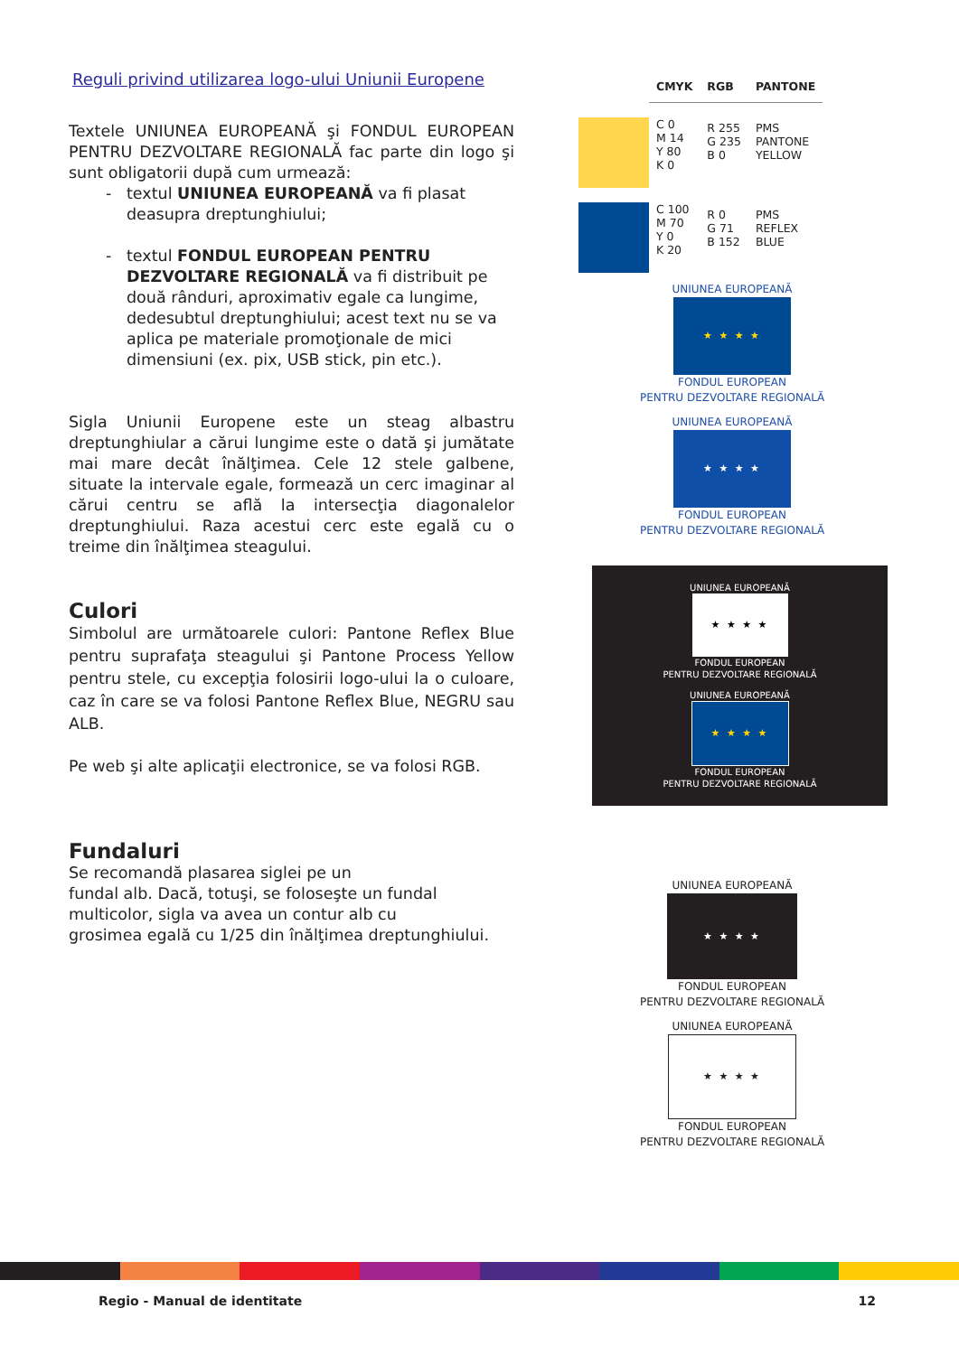Reguli privind utilizarea logo-ului Uniunii Europene
Textele UNIUNEA EUROPEANĂ şi FONDUL EUROPEAN PENTRU DEZVOLTARE REGIONALĂ fac parte din logo şi sunt obligatorii după cum urmează:
textul UNIUNEA EUROPEANĂ va fi plasat deasupra dreptunghiului;
textul FONDUL EUROPEAN PENTRU DEZVOLTARE REGIONALĂ va fi distribuit pe două rânduri, aproximativ egale ca lungime, dedesubtul dreptunghiului; acest text nu se va aplica pe materiale promoţionale de mici dimensiuni (ex. pix, USB stick, pin etc.).
Sigla Uniunii Europene este un steag albastru dreptunghiular a cărui lungime este o dată şi jumătate mai mare decât înălţimea. Cele 12 stele galbene, situate la intervale egale, formează un cerc imaginar al cărui centru se află la intersecţia diagonalelor dreptunghiului. Raza acestui cerc este egală cu o treime din înălţimea steagului.
Culori
Simbolul are următoarele culori: Pantone Reflex Blue pentru suprafaţa steagului şi Pantone Process Yellow pentru stele, cu excepţia folosirii logo-ului la o culoare, caz în care se va folosi Pantone Reflex Blue, NEGRU sau ALB.
Pe web şi alte aplicaţii electronice, se va folosi RGB.
Fundaluri
Se recomandă plasarea siglei pe un
fundal alb. Dacă, totuşi, se foloseşte un fundal
multicolor, sigla va avea un contur alb cu
grosimea egală cu 1/25 din înălţimea dreptunghiului.
| | CMYK | RGB | PANTONE |
| --- | --- | --- | --- |
| | C 0 M 14 Y 80 K 0 | R 255 G 235 B 0 | PMS PANTONE YELLOW |
| | C 100 M 70 Y 0 K 20 | R 0 G 71 B 152 | PMS REFLEX BLUE |
UNIUNEA EUROPEANĂ
★ ★ ★ ★
FONDUL EUROPEAN
PENTRU DEZVOLTARE REGIONALĂ
UNIUNEA EUROPEANĂ
★ ★ ★ ★
FONDUL EUROPEAN
PENTRU DEZVOLTARE REGIONALĂ
UNIUNEA EUROPEANĂ
★ ★ ★ ★
FONDUL EUROPEAN
PENTRU DEZVOLTARE REGIONALĂ
UNIUNEA EUROPEANĂ
★ ★ ★ ★
FONDUL EUROPEAN
PENTRU DEZVOLTARE REGIONALĂ
UNIUNEA EUROPEANĂ
★ ★ ★ ★
FONDUL EUROPEAN
PENTRU DEZVOLTARE REGIONALĂ
UNIUNEA EUROPEANĂ
★ ★ ★ ★
FONDUL EUROPEAN
PENTRU DEZVOLTARE REGIONALĂ
Regio - Manual de identitate 12